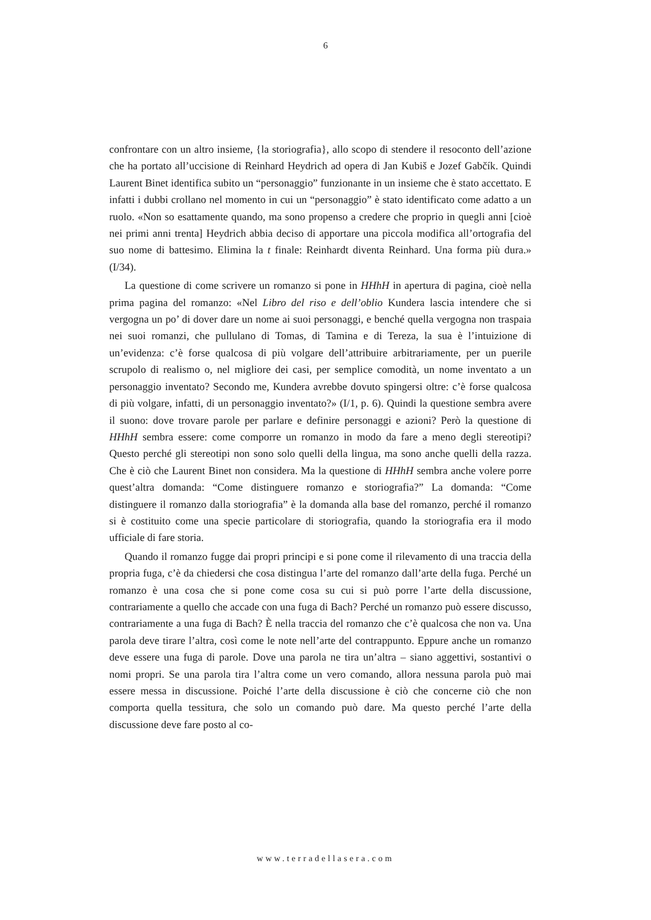6
confrontare con un altro insieme, {la storiografia}, allo scopo di stendere il resoconto dell’azione che ha portato all’uccisione di Reinhard Heydrich ad opera di Jan Kubiš e Jozef Gabčík. Quindi Laurent Binet identifica subito un “personaggio” funzionante in un insieme che è stato accettato. E infatti i dubbi crollano nel momento in cui un “personaggio” è stato identificato come adatto a un ruolo. «Non so esattamente quando, ma sono propenso a credere che proprio in quegli anni [cioè nei primi anni trenta] Heydrich abbia deciso di apportare una piccola modifica all’ortografia del suo nome di battesimo. Elimina la t finale: Reinhardt diventa Reinhard. Una forma più dura.» (I/34).
La questione di come scrivere un romanzo si pone in HHhH in apertura di pagina, cioè nella prima pagina del romanzo: «Nel Libro del riso e dell’oblio Kundera lascia intendere che si vergogna un po’ di dover dare un nome ai suoi personaggi, e benché quella vergogna non traspaia nei suoi romanzi, che pullulano di Tomas, di Tamina e di Tereza, la sua è l’intuizione di un’evidenza: c’è forse qualcosa di più volgare dell’attribuire arbitrariamente, per un puerile scrupolo di realismo o, nel migliore dei casi, per semplice comodità, un nome inventato a un personaggio inventato? Secondo me, Kundera avrebbe dovuto spingersi oltre: c’è forse qualcosa di più volgare, infatti, di un personaggio inventato?» (I/1, p. 6). Quindi la questione sembra avere il suono: dove trovare parole per parlare e definire personaggi e azioni? Però la questione di HHhH sembra essere: come comporre un romanzo in modo da fare a meno degli stereotipi? Questo perché gli stereotipi non sono solo quelli della lingua, ma sono anche quelli della razza. Che è ciò che Laurent Binet non considera. Ma la questione di HHhH sembra anche volere porre quest’altra domanda: “Come distinguere romanzo e storiografia?” La domanda: “Come distinguere il romanzo dalla storiografia” è la domanda alla base del romanzo, perché il romanzo si è costituito come una specie particolare di storiografia, quando la storiografia era il modo ufficiale di fare storia.
Quando il romanzo fugge dai propri principi e si pone come il rilevamento di una traccia della propria fuga, c’è da chiedersi che cosa distingua l’arte del romanzo dall’arte della fuga. Perché un romanzo è una cosa che si pone come cosa su cui si può porre l’arte della discussione, contrariamente a quello che accade con una fuga di Bach? Perché un romanzo può essere discusso, contrariamente a una fuga di Bach? È nella traccia del romanzo che c’è qualcosa che non va. Una parola deve tirare l’altra, così come le note nell’arte del contrappunto. Eppure anche un romanzo deve essere una fuga di parole. Dove una parola ne tira un’altra – siano aggettivi, sostantivi o nomi propri. Se una parola tira l’altra come un vero comando, allora nessuna parola può mai essere messa in discussione. Poiché l’arte della discussione è ciò che concerne ciò che non comporta quella tessitura, che solo un comando può dare. Ma questo perché l’arte della discussione deve fare posto al co-
www.terradellasera.com